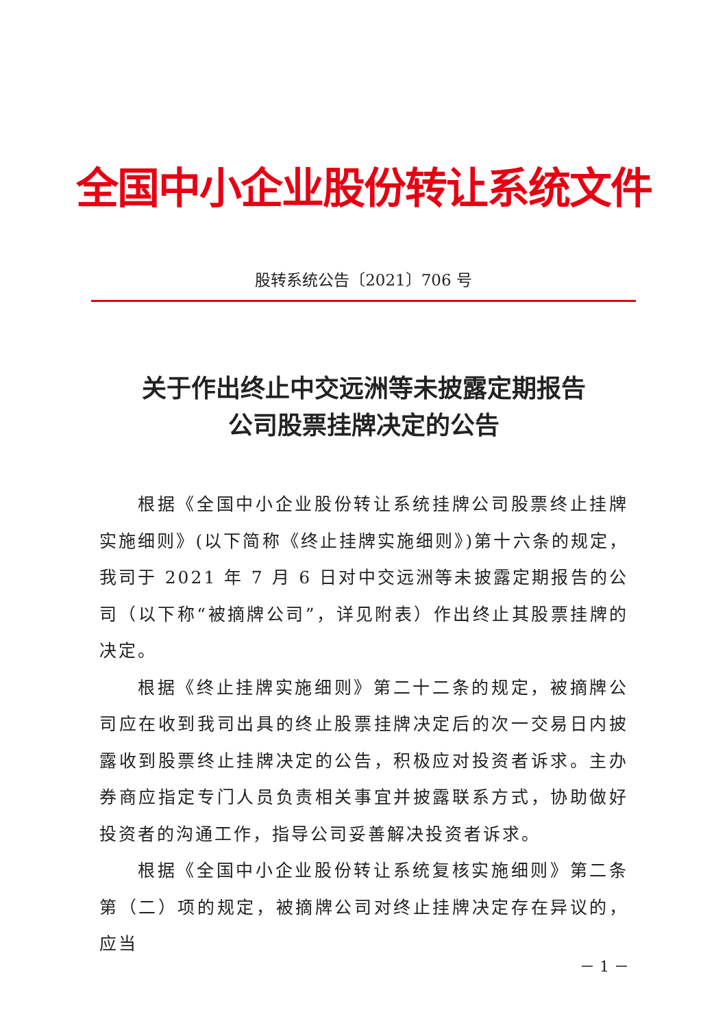全国中小企业股份转让系统文件
股转系统公告〔2021〕706 号
关于作出终止中交远洲等未披露定期报告
公司股票挂牌决定的公告
根据《全国中小企业股份转让系统挂牌公司股票终止挂牌实施细则》(以下简称《终止挂牌实施细则》)第十六条的规定，我司于 2021 年 7 月 6 日对中交远洲等未披露定期报告的公司（以下称“被摘牌公司”，详见附表）作出终止其股票挂牌的决定。
根据《终止挂牌实施细则》第二十二条的规定，被摘牌公司应在收到我司出具的终止股票挂牌决定后的次一交易日内披露收到股票终止挂牌决定的公告，积极应对投资者诉求。主办券商应指定专门人员负责相关事宜并披露联系方式，协助做好投资者的沟通工作，指导公司妥善解决投资者诉求。
根据《全国中小企业股份转让系统复核实施细则》第二条第（二）项的规定，被摘牌公司对终止挂牌决定存在异议的，应当
－ 1 －